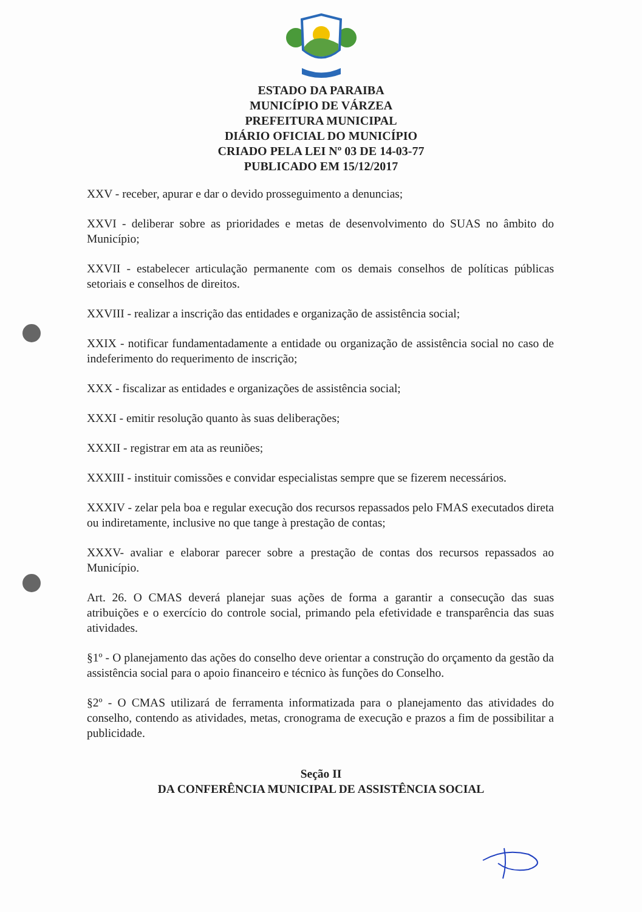ESTADO DA PARAIBA
MUNICÍPIO DE VÁRZEA
PREFEITURA MUNICIPAL
DIÁRIO OFICIAL DO MUNICÍPIO
CRIADO PELA LEI Nº 03 DE 14-03-77
PUBLICADO EM 15/12/2017
XXV - receber, apurar e dar o devido prosseguimento a denuncias;
XXVI - deliberar sobre as prioridades e metas de desenvolvimento do SUAS no âmbito do Município;
XXVII - estabelecer articulação permanente com os demais conselhos de políticas públicas setoriais e conselhos de direitos.
XXVIII - realizar a inscrição das entidades e organização de assistência social;
XXIX - notificar fundamentadamente a entidade ou organização de assistência social no caso de indeferimento do requerimento de inscrição;
XXX - fiscalizar as entidades e organizações de assistência social;
XXXI - emitir resolução quanto às suas deliberações;
XXXII - registrar em ata as reuniões;
XXXIII - instituir comissões e convidar especialistas sempre que se fizerem necessários.
XXXIV - zelar pela boa e regular execução dos recursos repassados pelo FMAS executados direta ou indiretamente, inclusive no que tange à prestação de contas;
XXXV- avaliar e elaborar parecer sobre a prestação de contas dos recursos repassados ao Município.
Art. 26. O CMAS deverá planejar suas ações de forma a garantir a consecução das suas atribuições e o exercício do controle social, primando pela efetividade e transparência das suas atividades.
§1º - O planejamento das ações do conselho deve orientar a construção do orçamento da gestão da assistência social para o apoio financeiro e técnico às funções do Conselho.
§2º - O CMAS utilizará de ferramenta informatizada para o planejamento das atividades do conselho, contendo as atividades, metas, cronograma de execução e prazos a fim de possibilitar a publicidade.
Seção II
DA CONFERÊNCIA MUNICIPAL DE ASSISTÊNCIA SOCIAL